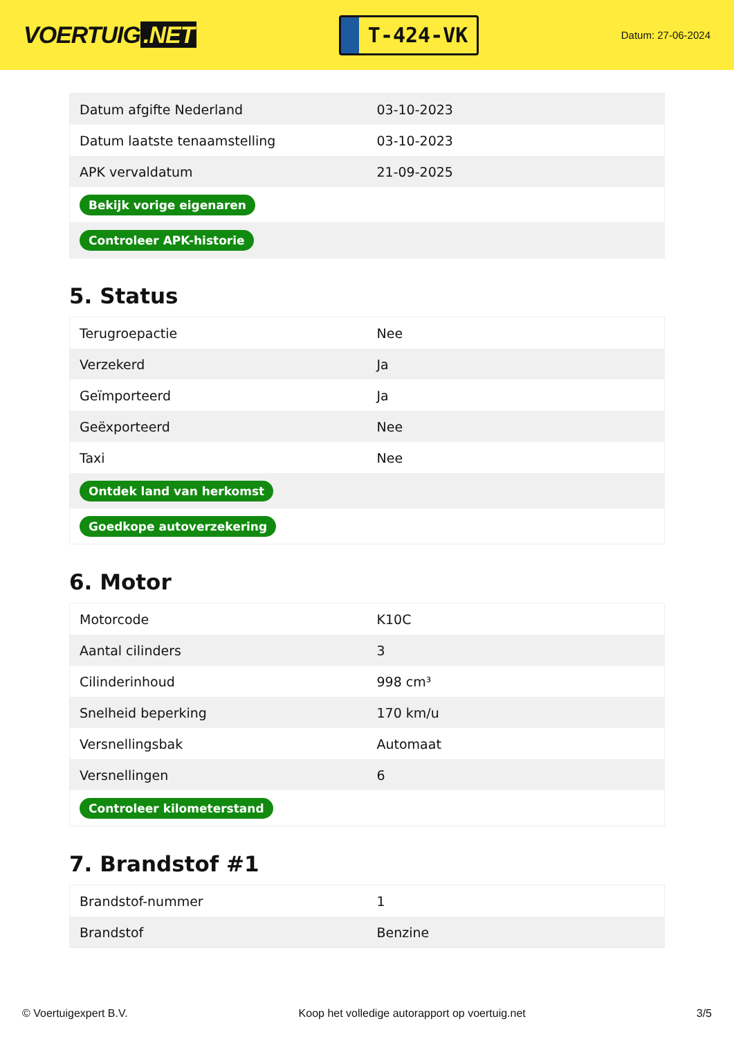VOERTUIG.NET
T-424-VK
Datum: 27-06-2024
| Datum afgifte Nederland | 03-10-2023 |
| Datum laatste tenaamstelling | 03-10-2023 |
| APK vervaldatum | 21-09-2025 |
| Bekijk vorige eigenaren | |
| Controleer APK-historie | |
5. Status
| Terugroepactie | Nee |
| Verzekerd | Ja |
| Geïmporteerd | Ja |
| Geëxporteerd | Nee |
| Taxi | Nee |
| Ontdek land van herkomst | |
| Goedkope autoverzekering | |
6. Motor
| Motorcode | K10C |
| Aantal cilinders | 3 |
| Cilinderinhoud | 998 cm³ |
| Snelheid beperking | 170 km/u |
| Versnellingsbak | Automaat |
| Versnellingen | 6 |
| Controleer kilometerstand | |
7. Brandstof #1
| Brandstof-nummer | 1 |
| Brandstof | Benzine |
© Voertuigexpert B.V. Koop het volledige autorapport op voertuig.net 3/5